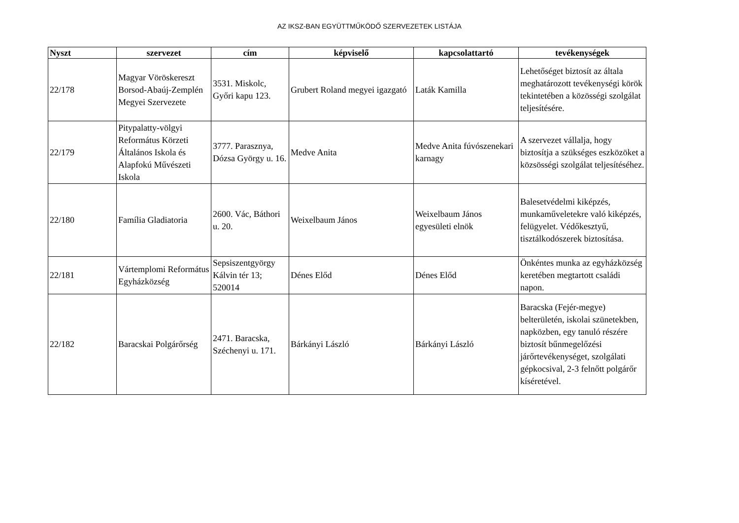AZ IKSZ-BAN EGYÜTTMŰKÖDŐ SZERVEZETEK LISTÁJA
| Nyszt | szervezet | cím | képviselő | kapcsolattartó | tevékenységek |
| --- | --- | --- | --- | --- | --- |
| 22/178 | Magyar Vöröskereszt Borsod-Abaúj-Zemplén Megyei Szervezete | 3531. Miskolc, Győri kapu 123. | Grubert Roland megyei igazgató | Laták Kamilla | Lehetőséget biztosít az általa meghatározott tevékenységi körök tekintetében a közösségi szolgálat teljesítésére. |
| 22/179 | Pitypalatty-völgyi Református Körzeti Általános Iskola és Alapfokú Művészeti Iskola | 3777. Parasznya, Dózsa György u. 16. | Medve Anita | Medve Anita fúvószenekari karnagy | A szervezet vállalja, hogy biztosítja a szükséges eszközöket a közsösségi szolgálat teljesítéséhez. |
| 22/180 | Família Gladiatoria | 2600. Vác, Báthori u. 20. | Weixelbaum János | Weixelbaum János egyesületi elnök | Balesetvédelmi kiképzés, munkaműveletekre való kiképzés, felügyelet. Védőkesztyű, tisztálkodószerek biztosítása. |
| 22/181 | Vártemplomi Református Egyházközség | Sepsiszentgyörgy Kálvin tér 13; 520014 | Dénes Előd | Dénes Előd | Önkéntes munka az egyházközség keretében megtartott családi napon. |
| 22/182 | Baracskai Polgárőrség | 2471. Baracska, Széchenyi u. 171. | Bárkányi László | Bárkányi László | Baracska (Fejér-megye) belterületén, iskolai szünetekben, napközben, egy tanuló részére biztosít bűnmegelőzési járőrtevékenységet, szolgálati gépkocsival, 2-3 felnőtt polgárőr kíséretével. |